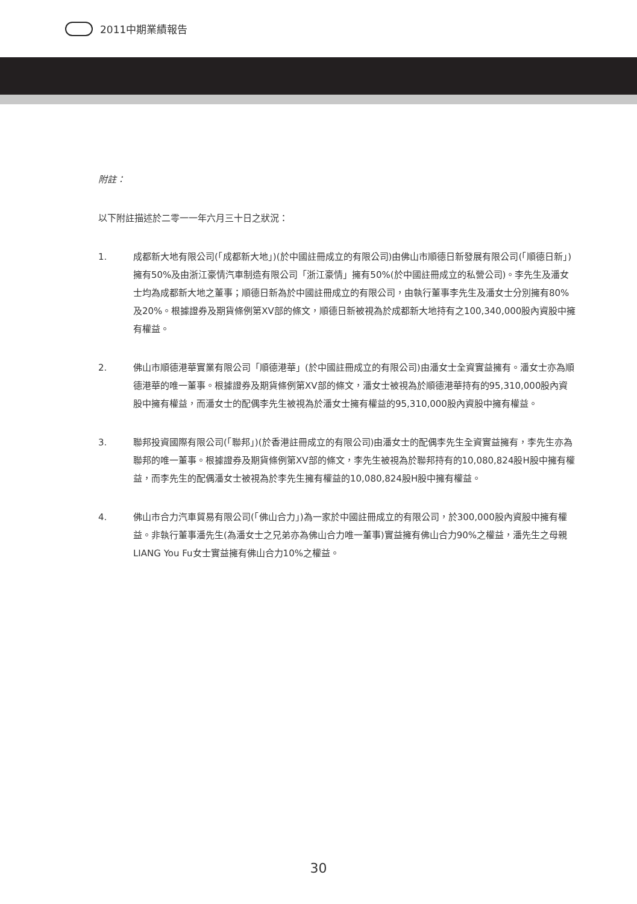2011中期業績報告
附註：
以下附註描述於二零一一年六月三十日之狀況：
1. 成都新大地有限公司(「成都新大地」)(於中國註冊成立的有限公司)由佛山市順德日新發展有限公司(「順德日新」)擁有50%及由浙江豪情汽車制造有限公司「浙江豪情」擁有50%(於中國註冊成立的私營公司)。李先生及潘女士均為成都新大地之董事；順德日新為於中國註冊成立的有限公司，由執行董事李先生及潘女士分別擁有80%及20%。根據證券及期貨條例第XV部的條文，順德日新被視為於成都新大地持有之100,340,000股內資股中擁有權益。
2. 佛山市順德港華實業有限公司「順德港華」(於中國註冊成立的有限公司)由潘女士全資實益擁有。潘女士亦為順德港華的唯一董事。根據證券及期貨條例第XV部的條文，潘女士被視為於順德港華持有的95,310,000股內資股中擁有權益，而潘女士的配偶李先生被視為於潘女士擁有權益的95,310,000股內資股中擁有權益。
3. 聯邦投資國際有限公司(「聯邦」)(於香港註冊成立的有限公司)由潘女士的配偶李先生全資實益擁有，李先生亦為聯邦的唯一董事。根據證券及期貨條例第XV部的條文，李先生被視為於聯邦持有的10,080,824股H股中擁有權益，而李先生的配偶潘女士被視為於李先生擁有權益的10,080,824股H股中擁有權益。
4. 佛山市合力汽車貿易有限公司(「佛山合力」)為一家於中國註冊成立的有限公司，於300,000股內資股中擁有權益。非執行董事潘先生(為潘女士之兄弟亦為佛山合力唯一董事)實益擁有佛山合力90%之權益，潘先生之母親LIANG You Fu女士實益擁有佛山合力10%之權益。
30